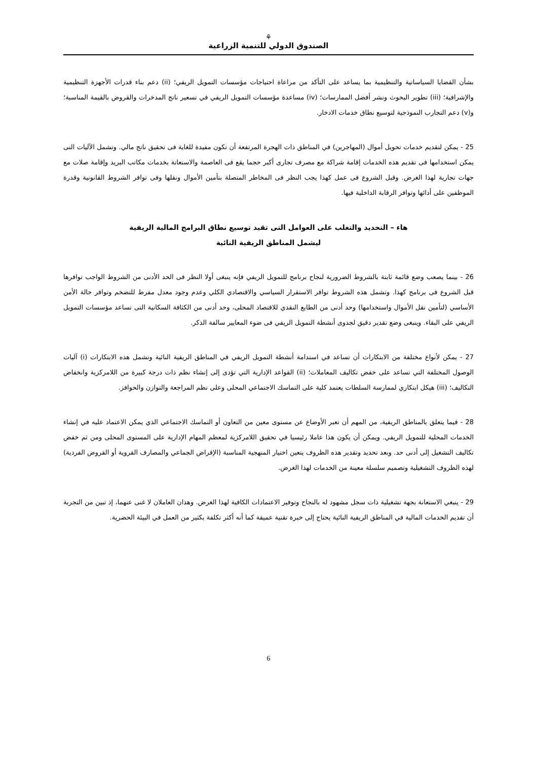⚘
الصندوق الدولي للتنمية الزراعية
بشأن القضايا السياساتية والتنظيمية بما يساعد على التأكد من مراعاة احتياجات مؤسسات التمويل الريفي؛ (ii) دعم بناء قدرات الأجهزة التنظيمية والإشرافية؛ (iii) تطوير البحوث ونشر أفضل الممارسات؛ (iv) مساعدة مؤسسات التمويل الريفي في تسعير ناتج المدخرات والقروض بالقيمة المناسبة؛ و(v) دعم التجارب النموذجية لتوسيع نطاق خدمات الادخار.
25 - يمكن لتقديم خدمات تحويل أموال (المهاجرين) في المناطق ذات الهجرة المرتفعة أن تكون مفيدة للغاية فى تحقيق ناتج مالي. وتشمل الآليات التى يمكن استخدامها فى تقديم هذه الخدمات إقامة شراكة مع مصرف تجارى أكبر حجما يقع فى العاصمة والاستعانة بخدمات مكاتب البريد وإقامة صلات مع جهات تجارية لهذا الغرض. وقبل الشروع فى عمل كهذا يجب النظر فى المخاطر المتصلة بتأمين الأموال ونقلها وفى توافر الشروط القانونية وقدرة الموظفين على أدائها وتوافر الرقابة الداخلية فيها.
هاء – التحديد والتغلب على العوامل التى تقيد توسيع نطاق البرامج المالية الريفية
ليشمل المناطق الريفية النائية
26 - بينما يصعب وضع قائمة ثابتة بالشروط الضرورية لنجاح برنامج للتمويل الريفي فإنه ينبغى أولا النظر فى الحد الأدنى من الشروط الواجب توافرها قبل الشروع فى برنامج كهذا. وتشمل هذه الشروط توافر الاستقرار السياسي والاقتصادي الكلي وعدم وجود معدل مفرط للتضخم وتوافر حالة الأمن الأساسي (لتأمين نقل الأموال واستخدامها) وحد أدنى من الطابع النقدي للاقتصاد المحلى، وحد أدنى من الكثافة السكانية التى تساعد مؤسسات التمويل الريفي على البقاء. وينبغى وضع تقدير دقيق لجدوى أنشطة التمويل الريفي فى ضوء المعايير سالفة الذكر.
27 - يمكن لأنواع مختلفة من الابتكارات أن تساعد في استدامة أنشطة التمويل الريفي في المناطق الريفية النائية وتشمل هذه الابتكارات (i) آليات الوصول المختلفة التي تساعد على خفض تكاليف المعاملات؛ (ii) القواعد الإدارية التي تؤدى إلى إنشاء نظم ذات درجة كبيرة من اللامركزية وانخفاض التكاليف؛ (iii) هيكل ابتكاري لممارسة السلطات يعتمد كلية على التماسك الاجتماعي المحلى وعلى نظم المراجعة والتوازن والحوافز.
28 - فيما يتعلق بالمناطق الريفية، من المهم أن تعبر الأوضاع عن مستوى معين من التعاون أو التماسك الاجتماعي الذي يمكن الاعتماد عليه في إنشاء الخدمات المحلية للتمويل الريفي. ويمكن أن يكون هذا عاملا رئيسيا في تحقيق اللامركزية لمعظم المهام الإدارية على المستوى المحلى ومن ثم خفض تكاليف التشغيل إلى أدنى حد. وبعد تحديد وتقدير هذه الظروف يتعين اختيار المنهجية المناسبة (الإقراض الجماعي والمصارف القروية أو القروض الفردية) لهذه الظروف التشغيلية وتصميم سلسلة معينة من الخدمات لهذا الغرض.
29 - ينبغي الاستعانة بجهة تشغيلية ذات سجل مشهود له بالنجاح وتوفير الاعتمادات الكافية لهذا الغرض. وهذان العاملان لا غنى عنهما، إذ تبين من التجربة أن تقديم الخدمات المالية في المناطق الريفية النائية يحتاج إلى خبرة تقنية عميقة كما أنه أكثر تكلفة بكثير من العمل في البيئة الحضرية.
6